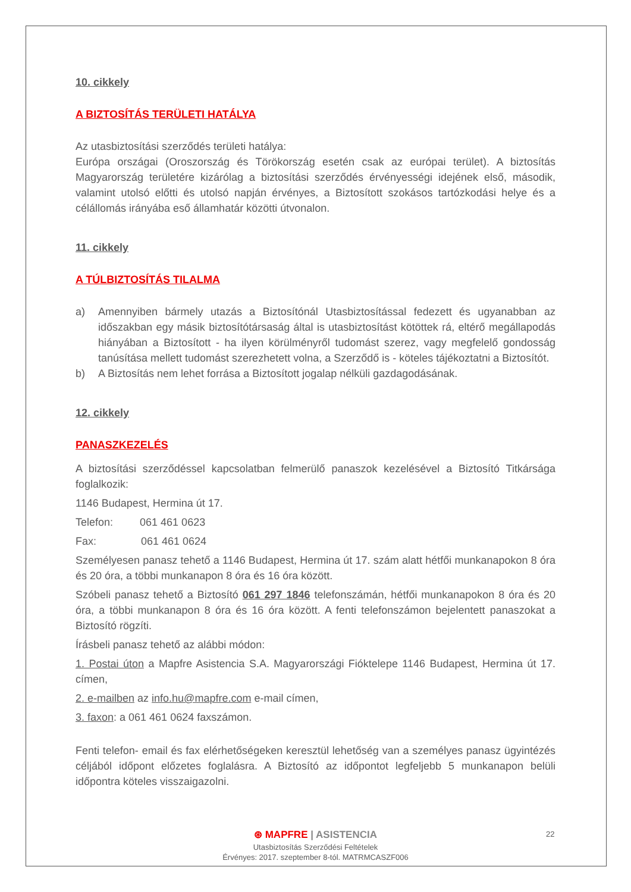10. cikkely
A BIZTOSÍTÁS TERÜLETI HATÁLYA
Az utasbiztosítási szerződés területi hatálya:
Európa országai (Oroszország és Törökország esetén csak az európai terület). A biztosítás Magyarország területére kizárólag a biztosítási szerződés érvényességi idejének első, második, valamint utolsó előtti és utolsó napján érvényes, a Biztosított szokásos tartózkodási helye és a célállomás irányába eső államhatár közötti útvonalon.
11. cikkely
A TÚLBIZTOSÍTÁS TILALMA
a) Amennyiben bármely utazás a Biztosítónál Utasbiztosítással fedezett és ugyanabban az időszakban egy másik biztosítótársaság által is utasbiztosítást kötöttek rá, eltérő megállapodás hiányában a Biztosított - ha ilyen körülményről tudomást szerez, vagy megfelelő gondosság tanúsítása mellett tudomást szerezhetett volna, a Szerződő is - köteles tájékoztatni a Biztosítót.
b) A Biztosítás nem lehet forrása a Biztosított jogalap nélküli gazdagodásának.
12. cikkely
PANASZKEZELÉS
A biztosítási szerződéssel kapcsolatban felmerülő panaszok kezelésével a Biztosító Titkársága foglalkozik:
1146 Budapest, Hermina út 17.
Telefon: 061 461 0623
Fax: 061 461 0624
Személyesen panasz tehető a 1146 Budapest, Hermina út 17. szám alatt hétfői munkanapokon 8 óra és 20 óra, a többi munkanapon 8 óra és 16 óra között.
Szóbeli panasz tehető a Biztosító 061 297 1846 telefonszámán, hétfői munkanapokon 8 óra és 20 óra, a többi munkanapon 8 óra és 16 óra között. A fenti telefonszámon bejelentett panaszokat a Biztosító rögzíti.
Írásbeli panasz tehető az alábbi módon:
1. Postai úton a Mapfre Asistencia S.A. Magyarországi Fióktelepe 1146 Budapest, Hermina út 17. címen,
2. e-mailben az info.hu@mapfre.com e-mail címen,
3. faxon: a 061 461 0624 faxszámon.
Fenti telefon- email és fax elérhetőségeken keresztül lehetőség van a személyes panasz ügyintézés céljából időpont előzetes foglalásra. A Biztosító az időpontot legfeljebb 5 munkanapon belüli időpontra köteles visszaigazolni.
⊛ MAPFRE | ASISTENCIA
Utasbiztosítás Szerződési Feltételek
Érvényes: 2017. szeptember 8-tól. MATRMCASZF006
22